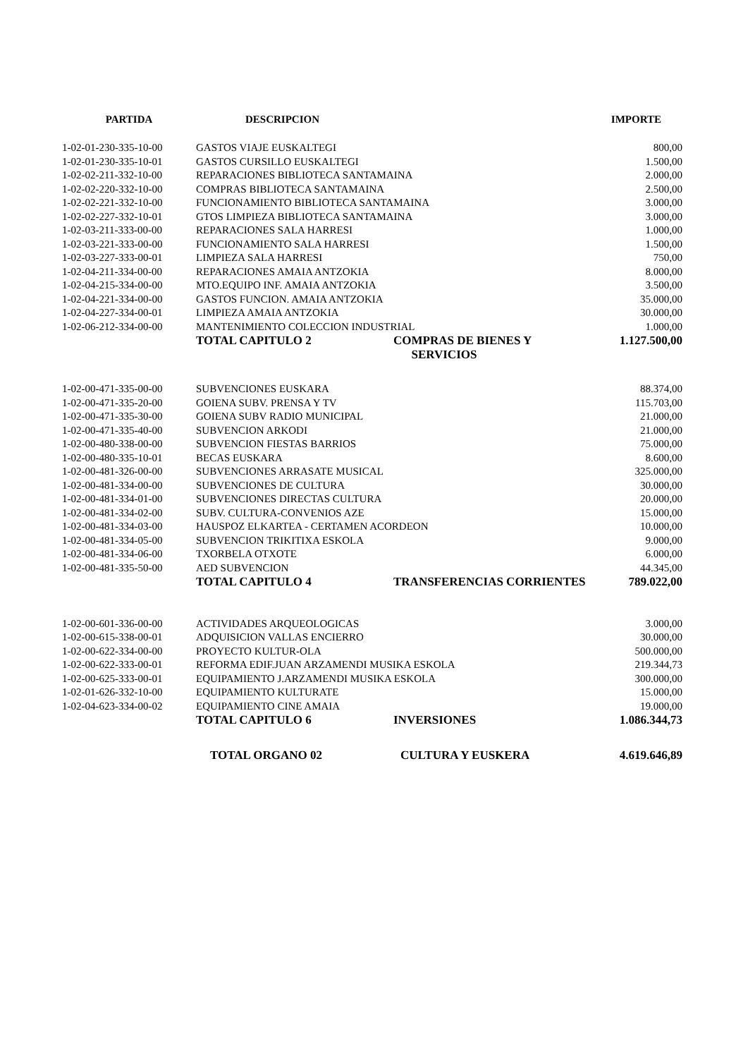| PARTIDA | DESCRIPCION | | IMPORTE |
| --- | --- | --- | --- |
| 1-02-01-230-335-10-00 | GASTOS VIAJE EUSKALTEGI | | 800,00 |
| 1-02-01-230-335-10-01 | GASTOS CURSILLO EUSKALTEGI | | 1.500,00 |
| 1-02-02-211-332-10-00 | REPARACIONES BIBLIOTECA SANTAMAINA | | 2.000,00 |
| 1-02-02-220-332-10-00 | COMPRAS BIBLIOTECA SANTAMAINA | | 2.500,00 |
| 1-02-02-221-332-10-00 | FUNCIONAMIENTO BIBLIOTECA SANTAMAINA | | 3.000,00 |
| 1-02-02-227-332-10-01 | GTOS LIMPIEZA BIBLIOTECA SANTAMAINA | | 3.000,00 |
| 1-02-03-211-333-00-00 | REPARACIONES SALA HARRESI | | 1.000,00 |
| 1-02-03-221-333-00-00 | FUNCIONAMIENTO SALA HARRESI | | 1.500,00 |
| 1-02-03-227-333-00-01 | LIMPIEZA SALA HARRESI | | 750,00 |
| 1-02-04-211-334-00-00 | REPARACIONES AMAIA ANTZOKIA | | 8.000,00 |
| 1-02-04-215-334-00-00 | MTO.EQUIPO INF. AMAIA ANTZOKIA | | 3.500,00 |
| 1-02-04-221-334-00-00 | GASTOS FUNCION. AMAIA ANTZOKIA | | 35.000,00 |
| 1-02-04-227-334-00-01 | LIMPIEZA AMAIA ANTZOKIA | | 30.000,00 |
| 1-02-06-212-334-00-00 | MANTENIMIENTO COLECCION INDUSTRIAL | | 1.000,00 |
| | TOTAL CAPITULO 2 | COMPRAS DE BIENES Y SERVICIOS | 1.127.500,00 |
| 1-02-00-471-335-00-00 | SUBVENCIONES EUSKARA | | 88.374,00 |
| 1-02-00-471-335-20-00 | GOIENA SUBV. PRENSA Y TV | | 115.703,00 |
| 1-02-00-471-335-30-00 | GOIENA SUBV RADIO MUNICIPAL | | 21.000,00 |
| 1-02-00-471-335-40-00 | SUBVENCION ARKODI | | 21.000,00 |
| 1-02-00-480-338-00-00 | SUBVENCION FIESTAS BARRIOS | | 75.000,00 |
| 1-02-00-480-335-10-01 | BECAS EUSKARA | | 8.600,00 |
| 1-02-00-481-326-00-00 | SUBVENCIONES ARRASATE MUSICAL | | 325.000,00 |
| 1-02-00-481-334-00-00 | SUBVENCIONES DE CULTURA | | 30.000,00 |
| 1-02-00-481-334-01-00 | SUBVENCIONES DIRECTAS CULTURA | | 20.000,00 |
| 1-02-00-481-334-02-00 | SUBV. CULTURA-CONVENIOS AZE | | 15.000,00 |
| 1-02-00-481-334-03-00 | HAUSPOZ ELKARTEA - CERTAMEN ACORDEON | | 10.000,00 |
| 1-02-00-481-334-05-00 | SUBVENCION TRIKITIXA ESKOLA | | 9.000,00 |
| 1-02-00-481-334-06-00 | TXORBELA OTXOTE | | 6.000,00 |
| 1-02-00-481-335-50-00 | AED SUBVENCION | | 44.345,00 |
| | TOTAL CAPITULO 4 | TRANSFERENCIAS CORRIENTES | 789.022,00 |
| 1-02-00-601-336-00-00 | ACTIVIDADES ARQUEOLOGICAS | | 3.000,00 |
| 1-02-00-615-338-00-01 | ADQUISICION VALLAS ENCIERRO | | 30.000,00 |
| 1-02-00-622-334-00-00 | PROYECTO KULTUR-OLA | | 500.000,00 |
| 1-02-00-622-333-00-01 | REFORMA EDIF.JUAN ARZAMENDI MUSIKA ESKOLA | | 219.344,73 |
| 1-02-00-625-333-00-01 | EQUIPAMIENTO J.ARZAMENDI MUSIKA ESKOLA | | 300.000,00 |
| 1-02-01-626-332-10-00 | EQUIPAMIENTO KULTURATE | | 15.000,00 |
| 1-02-04-623-334-00-02 | EQUIPAMIENTO CINE AMAIA | | 19.000,00 |
| | TOTAL CAPITULO 6 | INVERSIONES | 1.086.344,73 |
| | TOTAL ORGANO 02 | CULTURA Y EUSKERA | 4.619.646,89 |